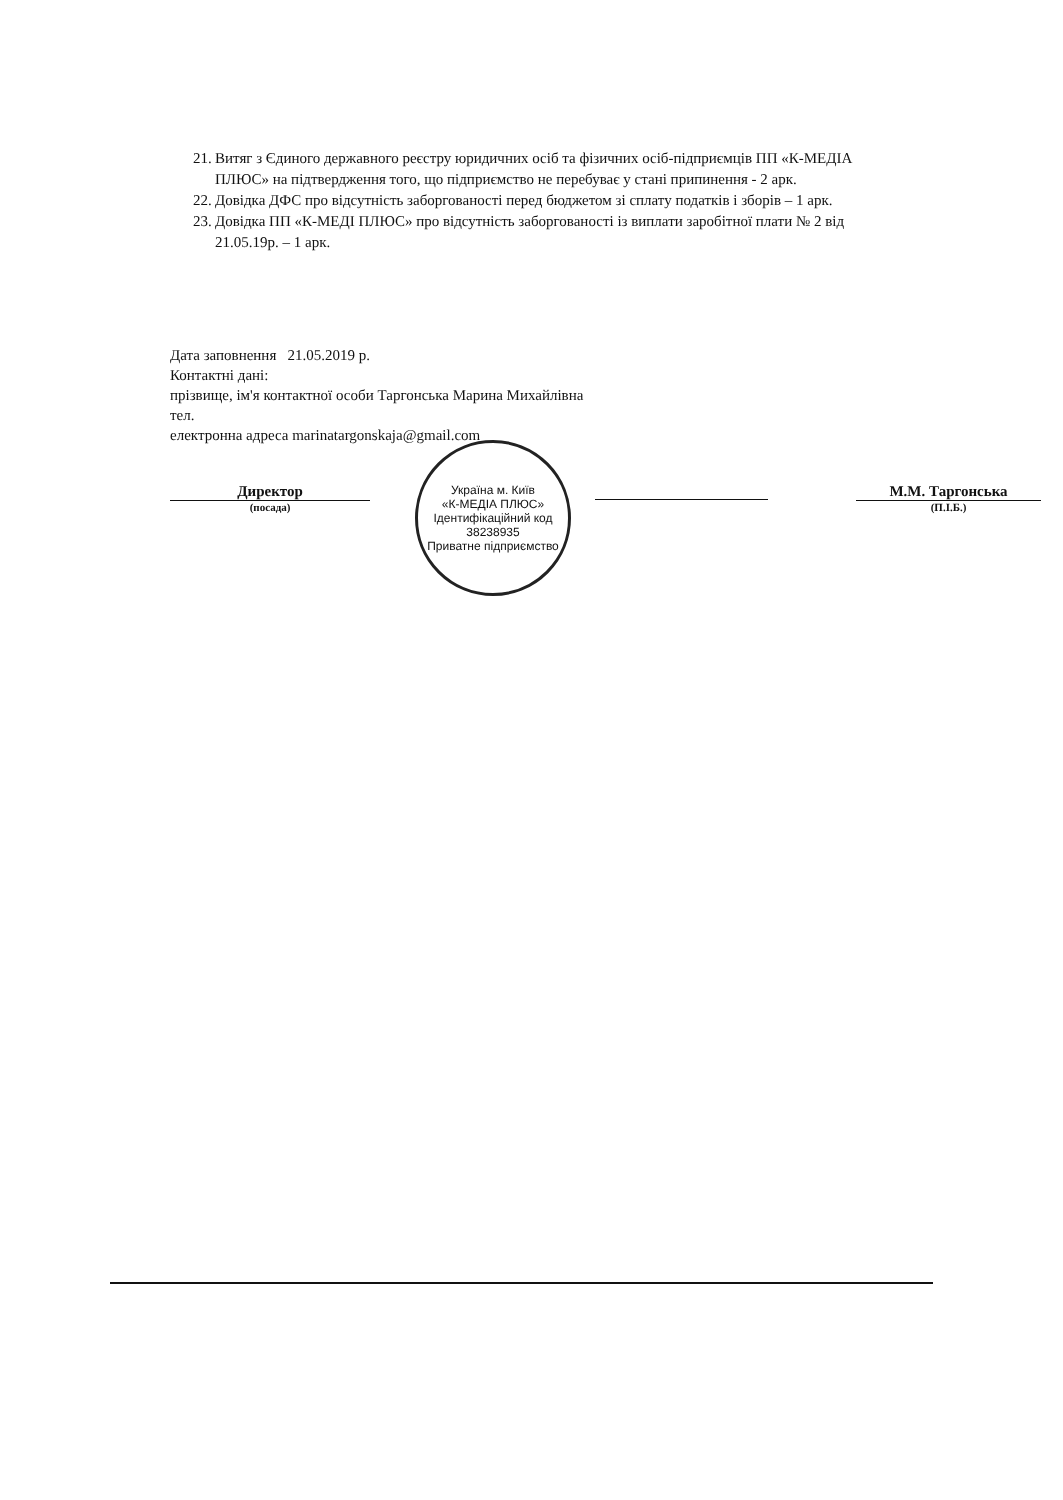21. Витяг з Єдиного державного реєстру юридичних осіб та фізичних осіб-підприємців ПП «К-МЕДІА ПЛЮС» на підтвердження того, що підприємство не перебуває у стані припинення - 2 арк.
22. Довідка ДФС про відсутність заборгованості перед бюджетом зі сплату податків і зборів – 1 арк.
23. Довідка ПП «К-МЕДІ ПЛЮС» про відсутність заборгованості із виплати заробітної плати № 2 від 21.05.19р. – 1 арк.
Дата заповнення 21.05.2019 р.
Контактні дані:
прізвище, ім'я контактної особи Таргонська Марина Михайлівна
тел.
електронна адреса marinatargonskaja@gmail.com
Директор
(посада)
М.М. Таргонська
(П.І.Б.)
Україна м. Київ
«К-МЕДІА ПЛЮС»
Ідентифікаційний код 38238935
Приватне підприємство